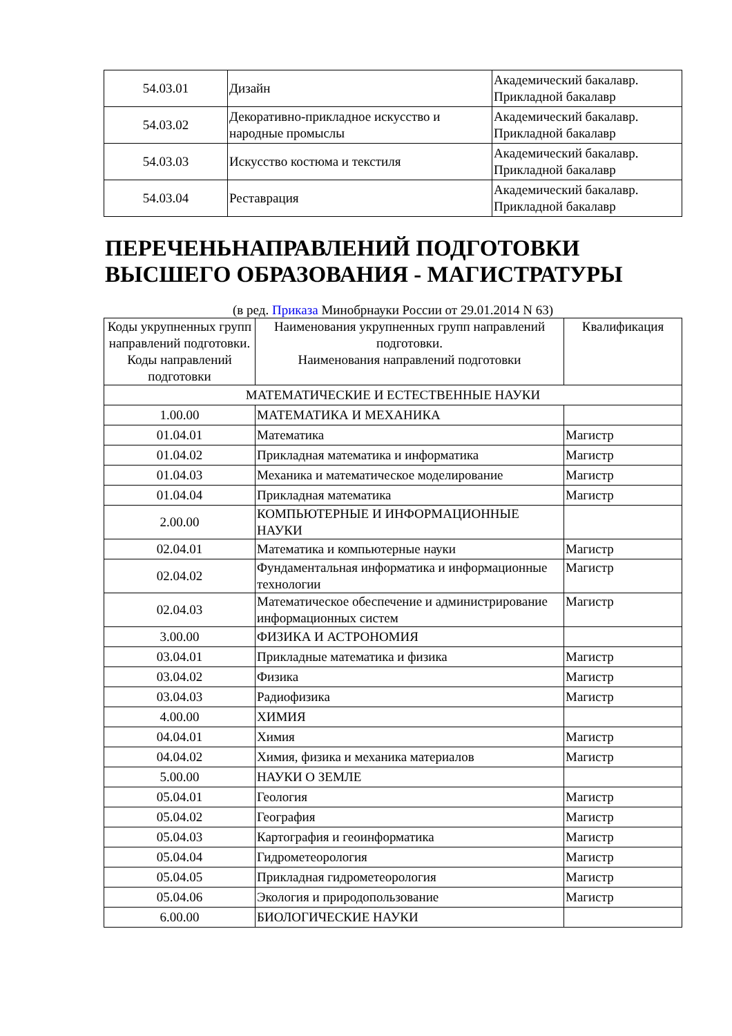| 54.03.01 | Дизайн | Академический бакалавр. Прикладной бакалавр |
| 54.03.02 | Декоративно-прикладное искусство и народные промыслы | Академический бакалавр. Прикладной бакалавр |
| 54.03.03 | Искусство костюма и текстиля | Академический бакалавр. Прикладной бакалавр |
| 54.03.04 | Реставрация | Академический бакалавр. Прикладной бакалавр |
ПЕРЕЧЕНЬНАПРАВЛЕНИЙ ПОДГОТОВКИ ВЫСШЕГО ОБРАЗОВАНИЯ - МАГИСТРАТУРЫ
(в ред. Приказа Минобрнауки России от 29.01.2014 N 63)
| Коды укрупненных групп направлений подготовки. Коды направлений подготовки | Наименования укрупненных групп направлений подготовки. Наименования направлений подготовки | Квалификация |
| --- | --- | --- |
| МАТЕМАТИЧЕСКИЕ И ЕСТЕСТВЕННЫЕ НАУКИ | | |
| 1.00.00 | МАТЕМАТИКА И МЕХАНИКА | |
| 01.04.01 | Математика | Магистр |
| 01.04.02 | Прикладная математика и информатика | Магистр |
| 01.04.03 | Механика и математическое моделирование | Магистр |
| 01.04.04 | Прикладная математика | Магистр |
| 2.00.00 | КОМПЬЮТЕРНЫЕ И ИНФОРМАЦИОННЫЕ НАУКИ | |
| 02.04.01 | Математика и компьютерные науки | Магистр |
| 02.04.02 | Фундаментальная информатика и информационные технологии | Магистр |
| 02.04.03 | Математическое обеспечение и администрирование информационных систем | Магистр |
| 3.00.00 | ФИЗИКА И АСТРОНОМИЯ | |
| 03.04.01 | Прикладные математика и физика | Магистр |
| 03.04.02 | Физика | Магистр |
| 03.04.03 | Радиофизика | Магистр |
| 4.00.00 | ХИМИЯ | |
| 04.04.01 | Химия | Магистр |
| 04.04.02 | Химия, физика и механика материалов | Магистр |
| 5.00.00 | НАУКИ О ЗЕМЛЕ | |
| 05.04.01 | Геология | Магистр |
| 05.04.02 | География | Магистр |
| 05.04.03 | Картография и геоинформатика | Магистр |
| 05.04.04 | Гидрометеорология | Магистр |
| 05.04.05 | Прикладная гидрометеорология | Магистр |
| 05.04.06 | Экология и природопользование | Магистр |
| 6.00.00 | БИОЛОГИЧЕСКИЕ НАУКИ | |